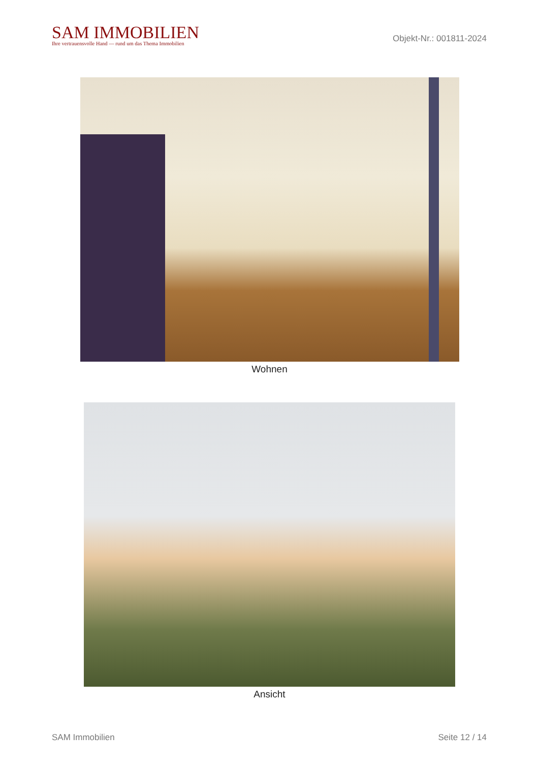SAM IMMOBILIEN
Ihre vertrauensvolle Hand — rund um das Thema Immobilien
Objekt-Nr.: 001811-2024
Wohnen
Ansicht
SAM Immobilien Seite 12 / 14